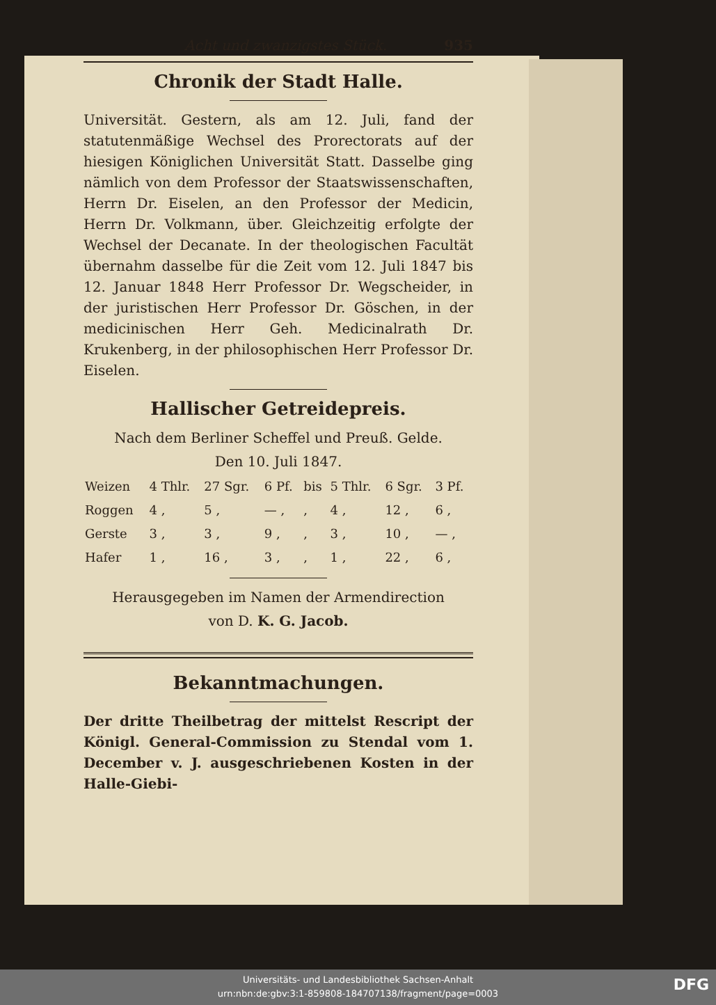Acht und zwanzigstes Stück. 935
Chronik der Stadt Halle.
Universität. Gestern, als am 12. Juli, fand der statutenmäßige Wechsel des Prorectorats auf der hiesigen Königlichen Universität Statt. Dasselbe ging nämlich von dem Professor der Staatswissenschaften, Herrn Dr. Eiselen, an den Professor der Medicin, Herrn Dr. Volkmann, über. Gleichzeitig erfolgte der Wechsel der Decanate. In der theologischen Facultät übernahm dasselbe für die Zeit vom 12. Juli 1847 bis 12. Januar 1848 Herr Professor Dr. Wegscheider, in der juristischen Herr Professor Dr. Göschen, in der medicinischen Herr Geh. Medicinalrath Dr. Krukenberg, in der philosophischen Herr Professor Dr. Eiselen.
Hallischer Getreidepreis.
Nach dem Berliner Scheffel und Preuß. Gelde.
Den 10. Juli 1847.
| Weizen | 4 Thlr. | 27 Sgr. | 6 Pf. | bis | 5 Thlr. | 6 Sgr. | 3 Pf. |
| Roggen | 4 , | 5 , | — , | , | 4 , | 12 , | 6 , |
| Gerste | 3 , | 3 , | 9 , | , | 3 , | 10 , | — , |
| Hafer | 1 , | 16 , | 3 , | , | 1 , | 22 , | 6 , |
Herausgegeben im Namen der Armendirection
von D. K. G. Jacob.
Bekanntmachungen.
Der dritte Theilbetrag der mittelst Rescript der Königl. General-Commission zu Stendal vom 1. December v. J. ausgeschriebenen Kosten in der Halle-Giebi-
Universitäts- und Landesbibliothek Sachsen-Anhalt
urn:nbn:de:gbv:3:1-859808-184707138/fragment/page=0003
DFG